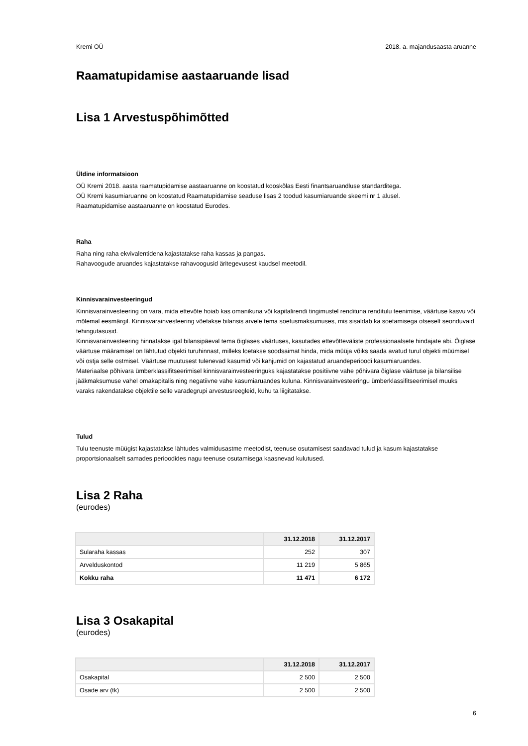Kremi OÜ 2018. a. majandusaasta aruanne
Raamatupidamise aastaaruande lisad
Lisa 1 Arvestuspõhimõtted
Üldine informatsioon
OÜ Kremi 2018. aasta raamatupidamise aastaaruanne on koostatud kooskõlas Eesti finantsaruandluse standarditega.
OÜ Kremi kasumiaruanne on koostatud Raamatupidamise seaduse lisas 2 toodud kasumiaruande skeemi nr 1 alusel.
Raamatupidamise aastaaruanne on koostatud Eurodes.
Raha
Raha ning raha ekvivalentidena kajastatakse raha kassas ja pangas.
Rahavoogude aruandes kajastatakse rahavoogusid äritegevusest kaudsel meetodil.
Kinnisvarainvesteeringud
Kinnisvarainvesteering on vara, mida ettevõte hoiab kas omanikuna või kapitalirendi tingimustel rendituna renditulu teenimise, väärtuse kasvu või mõlemal eesmärgil. Kinnisvarainvesteering võetakse bilansis arvele tema soetusmaksumuses, mis sisaldab ka soetamisega otseselt seonduvaid tehingutasusid.
Kinnisvarainvesteering hinnatakse igal bilansipäeval tema õiglases väärtuses, kasutades ettevõtteväliste professionaalsete hindajate abi. Õiglase väärtuse määramisel on lähtutud objekti turuhinnast, milleks loetakse soodsaimat hinda, mida müüja võiks saada avatud turul objekti müümisel või ostja selle ostmisel. Väärtuse muutusest tulenevad kasumid või kahjumid on kajastatud aruandeperioodi kasumiaruandes.
Materiaalse põhivara ümberklassifitseerimisel kinnisvarainvesteeringuks kajastatakse positiivne vahe põhivara õiglase väärtuse ja bilansilise jääkmaksumuse vahel omakapitalis ning negatiivne vahe kasumiaruandes kuluna. Kinnisvarainvesteeringu ümberklassifitseerimisel muuks varaks rakendatakse objektile selle varadegrupi arvestusreegleid, kuhu ta liigitatakse.
Tulud
Tulu teenuste müügist kajastatakse lähtudes valmidusastme meetodist, teenuse osutamisest saadavad tulud ja kasum kajastatakse proportsionaalselt samades perioodides nagu teenuse osutamisega kaasnevad kulutused.
Lisa 2 Raha
(eurodes)
| | 31.12.2018 | 31.12.2017 |
| --- | --- | --- |
| Sularaha kassas | 252 | 307 |
| Arvelduskontod | 11 219 | 5 865 |
| Kokku raha | 11 471 | 6 172 |
Lisa 3 Osakapital
(eurodes)
| | 31.12.2018 | 31.12.2017 |
| --- | --- | --- |
| Osakapital | 2 500 | 2 500 |
| Osade arv (tk) | 2 500 | 2 500 |
6